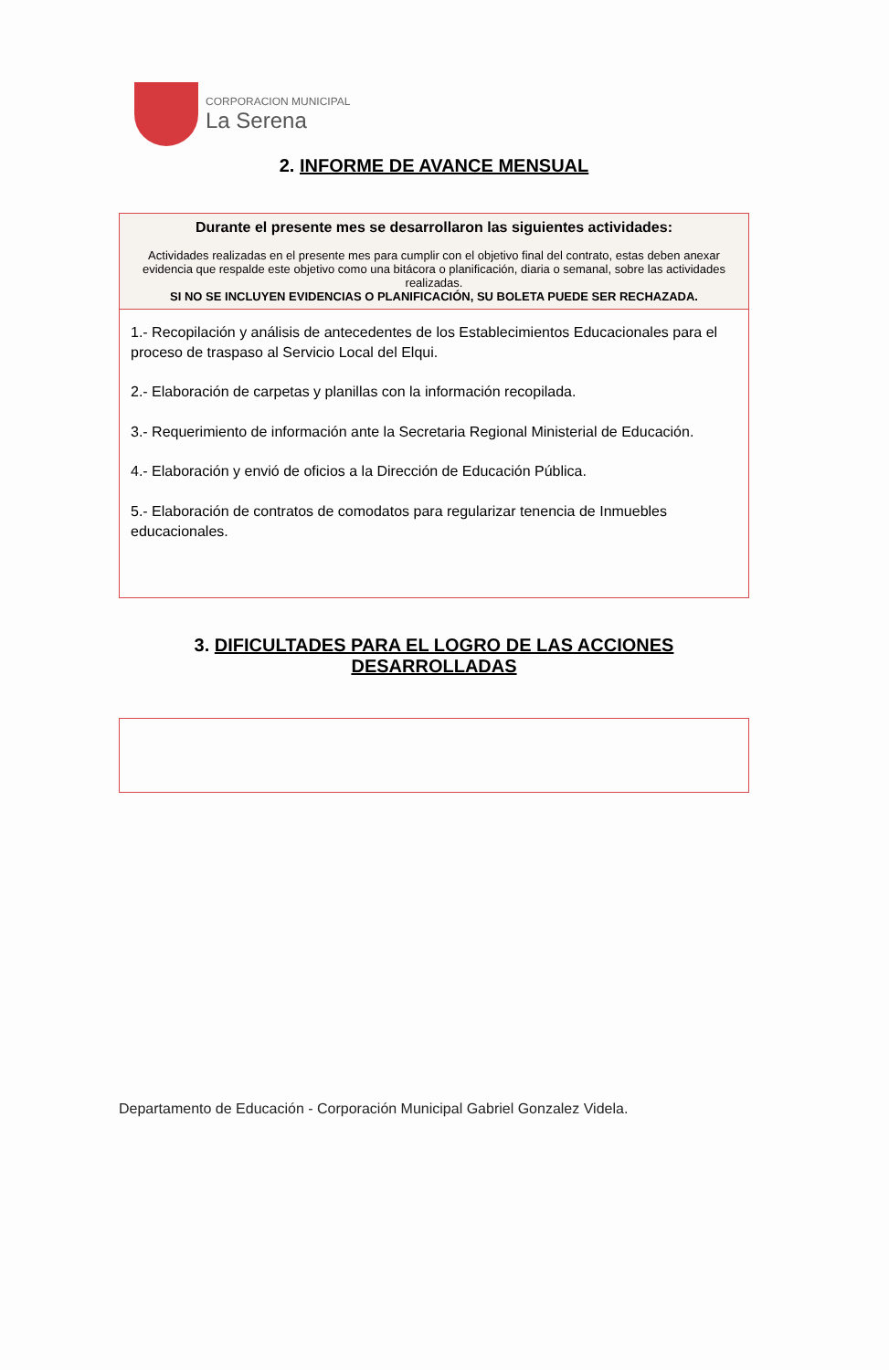CORPORACION MUNICIPAL
La Serena
2. INFORME DE AVANCE MENSUAL
Durante el presente mes se desarrollaron las siguientes actividades:
Actividades realizadas en el presente mes para cumplir con el objetivo final del contrato, estas deben anexar evidencia que respalde este objetivo como una bitácora o planificación, diaria o semanal, sobre las actividades realizadas.
SI NO SE INCLUYEN EVIDENCIAS O PLANIFICACIÓN, SU BOLETA PUEDE SER RECHAZADA.
1.- Recopilación y análisis de antecedentes de los Establecimientos Educacionales para el proceso de traspaso al Servicio Local del Elqui.
2.- Elaboración de carpetas y planillas con la información recopilada.
3.- Requerimiento de información ante la Secretaria Regional Ministerial de Educación.
4.- Elaboración y envió de oficios a la Dirección de Educación Pública.
5.- Elaboración de contratos de comodatos para regularizar tenencia de Inmuebles educacionales.
3. DIFICULTADES PARA EL LOGRO DE LAS ACCIONES DESARROLLADAS
Departamento de Educación - Corporación Municipal Gabriel Gonzalez Videla.